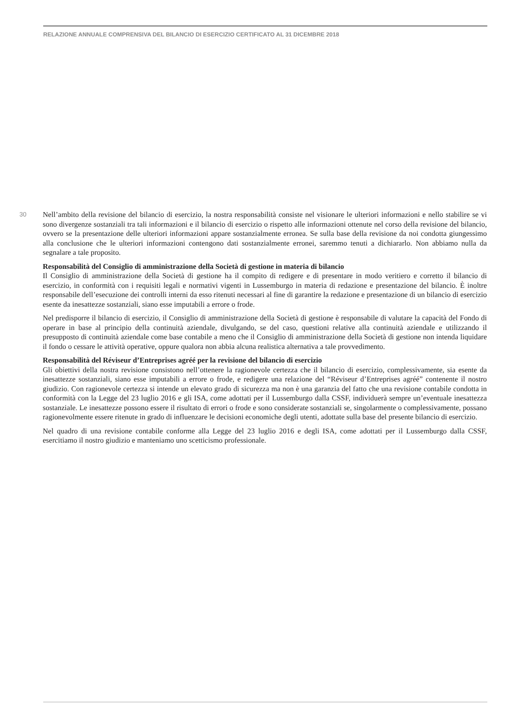RELAZIONE ANNUALE COMPRENSIVA DEL BILANCIO DI ESERCIZIO CERTIFICATO AL 31 DICEMBRE 2018
30
Nell’ambito della revisione del bilancio di esercizio, la nostra responsabilità consiste nel visionare le ulteriori informazioni e nello stabilire se vi sono divergenze sostanziali tra tali informazioni e il bilancio di esercizio o rispetto alle informazioni ottenute nel corso della revisione del bilancio, ovvero se la presentazione delle ulteriori informazioni appare sostanzialmente erronea. Se sulla base della revisione da noi condotta giungessimo alla conclusione che le ulteriori informazioni contengono dati sostanzialmente erronei, saremmo tenuti a dichiararlo. Non abbiamo nulla da segnalare a tale proposito.
Responsabilità del Consiglio di amministrazione della Società di gestione in materia di bilancio
Il Consiglio di amministrazione della Società di gestione ha il compito di redigere e di presentare in modo veritiero e corretto il bilancio di esercizio, in conformità con i requisiti legali e normativi vigenti in Lussemburgo in materia di redazione e presentazione del bilancio. È inoltre responsabile dell’esecuzione dei controlli interni da esso ritenuti necessari al fine di garantire la redazione e presentazione di un bilancio di esercizio esente da inesattezze sostanziali, siano esse imputabili a errore o frode.
Nel predisporre il bilancio di esercizio, il Consiglio di amministrazione della Società di gestione è responsabile di valutare la capacità del Fondo di operare in base al principio della continuità aziendale, divulgando, se del caso, questioni relative alla continuità aziendale e utilizzando il presupposto di continuità aziendale come base contabile a meno che il Consiglio di amministrazione della Società di gestione non intenda liquidare il fondo o cessare le attività operative, oppure qualora non abbia alcuna realistica alternativa a tale provvedimento.
Responsabilità del Réviseur d’Entreprises agréé per la revisione del bilancio di esercizio
Gli obiettivi della nostra revisione consistono nell’ottenere la ragionevole certezza che il bilancio di esercizio, complessivamente, sia esente da inesattezze sostanziali, siano esse imputabili a errore o frode, e redigere una relazione del “Réviseur d’Entreprises agréé” contenente il nostro giudizio. Con ragionevole certezza si intende un elevato grado di sicurezza ma non è una garanzia del fatto che una revisione contabile condotta in conformità con la Legge del 23 luglio 2016 e gli ISA, come adottati per il Lussemburgo dalla CSSF, individuerà sempre un’eventuale inesattezza sostanziale. Le inesattezze possono essere il risultato di errori o frode e sono considerate sostanziali se, singolarmente o complessivamente, possano ragionevolmente essere ritenute in grado di influenzare le decisioni economiche degli utenti, adottate sulla base del presente bilancio di esercizio.
Nel quadro di una revisione contabile conforme alla Legge del 23 luglio 2016 e degli ISA, come adottati per il Lussemburgo dalla CSSF, esercitiamo il nostro giudizio e manteniamo uno scetticismo professionale.